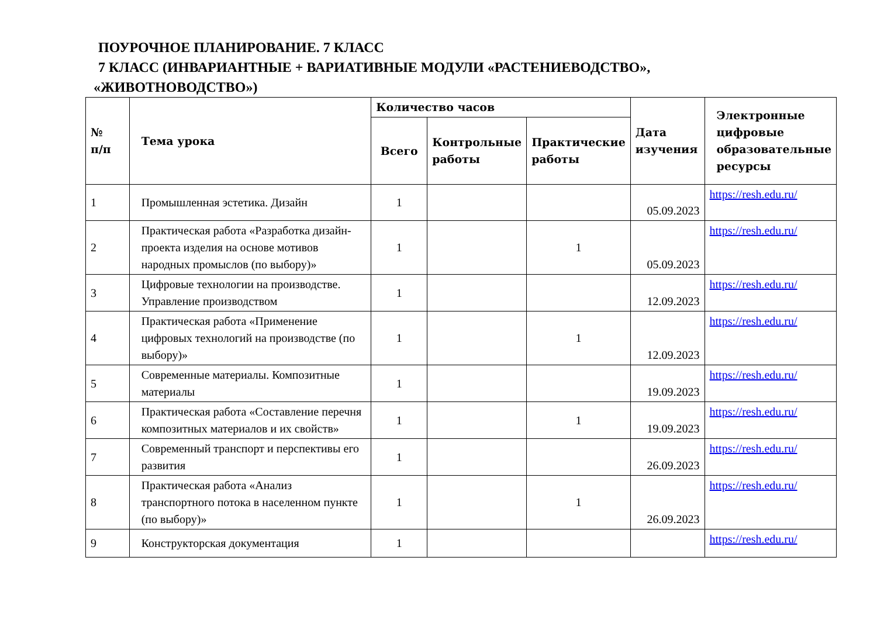ПОУРОЧНОЕ ПЛАНИРОВАНИЕ. 7 КЛАСС
7 КЛАСС (ИНВАРИАНТНЫЕ + ВАРИАТИВНЫЕ МОДУЛИ «РАСТЕНИЕВОДСТВО»,
«ЖИВОТНОВОДСТВО»)
| № п/п | Тема урока | Количество часов | | | Дата изучения | Электронные цифровые образовательные ресурсы |
| --- | --- | --- | --- | --- | --- | --- |
| | | Всего | Контрольные работы | Практические работы | | |
| 1 | Промышленная эстетика. Дизайн | 1 | | | 05.09.2023 | https://resh.edu.ru/ |
| 2 | Практическая работа «Разработка дизайн-проекта изделия на основе мотивов народных промыслов (по выбору)» | 1 | | 1 | 05.09.2023 | https://resh.edu.ru/ |
| 3 | Цифровые технологии на производстве. Управление производством | 1 | | | 12.09.2023 | https://resh.edu.ru/ |
| 4 | Практическая работа «Применение цифровых технологий на производстве (по выбору)» | 1 | | 1 | 12.09.2023 | https://resh.edu.ru/ |
| 5 | Современные материалы. Композитные материалы | 1 | | | 19.09.2023 | https://resh.edu.ru/ |
| 6 | Практическая работа «Составление перечня композитных материалов и их свойств» | 1 | | 1 | 19.09.2023 | https://resh.edu.ru/ |
| 7 | Современный транспорт и перспективы его развития | 1 | | | 26.09.2023 | https://resh.edu.ru/ |
| 8 | Практическая работа «Анализ транспортного потока в населенном пункте (по выбору)» | 1 | | 1 | 26.09.2023 | https://resh.edu.ru/ |
| 9 | Конструкторская документация | 1 | | | | https://resh.edu.ru/ |